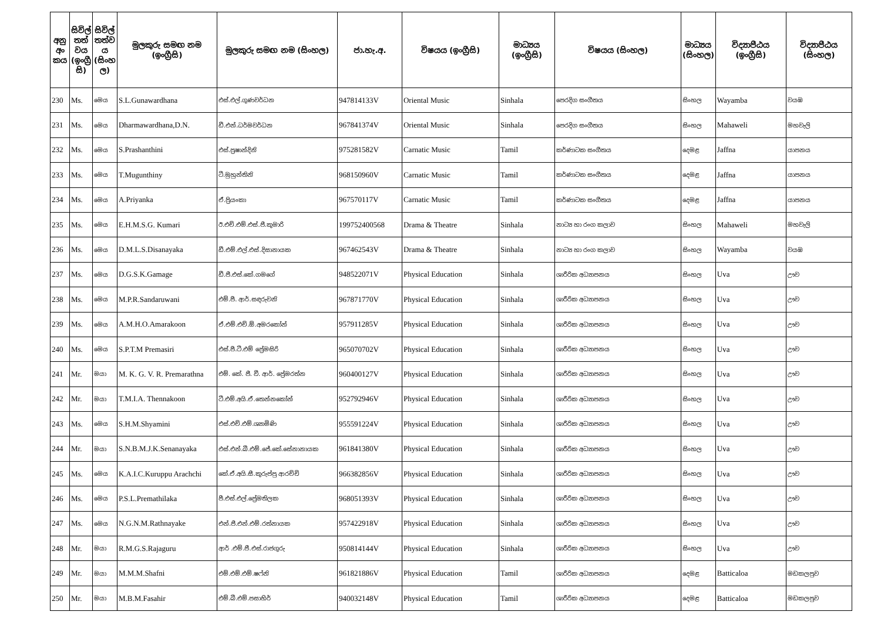| අනු අං කය | සිවිල් තත් වය (ඉංග්‍රී සි) | සිවිල් තත්ව ය (සිංහ ල) | මුලකුරු සමඟ නම (ඉංග්‍රීසි) | මුලකුරු සමඟ නම (සිංහල) | ජා.හැ.අ. | විෂයය (ඉංග්‍රීසි) | මාධ්‍යය (ඉංග්‍රීසි) | විෂයය (සිංහල) | මාධ්‍යය (සිංහල) | විද්‍යාපීඨය (ඉංග්‍රීසි) | විද්‍යාපීඨය (සිංහල) |
| --- | --- | --- | --- | --- | --- | --- | --- | --- | --- | --- | --- |
| 230 | Ms. | මෙය | S.L.Gunawardhana | එස්.එල්.ගුණවර්ධන | 947814133V | Oriental Music | Sinhala | පෙරදිග සංගීතය | සිංහල | Wayamba | වයඹ |
| 231 | Ms. | මෙය | Dharmawardhana,D.N. | ඩී.එන්.ධර්මවර්ධන | 967841374V | Oriental Music | Sinhala | පෙරදිග සංගීතය | සිංහල | Mahaweli | මහවැලි |
| 232 | Ms. | මෙය | S.Prashanthini | එස්.ප්‍රෂාන්දිනි | 975281582V | Carnatic Music | Tamil | කර්ණාටක සංගීතය | දෙමළ | Jaffna | යාපනය |
| 233 | Ms. | මෙය | T.Mugunthiny | ටී.මුහුන්තිනි | 968150960V | Carnatic Music | Tamil | කර්ණාටක සංගීතය | දෙමළ | Jaffna | යාපනය |
| 234 | Ms. | මෙය | A.Priyanka | ඒ.ප්‍රියංකා | 967570117V | Carnatic Music | Tamil | කර්ණාටක සංගීතය | දෙමළ | Jaffna | යාපනය |
| 235 | Ms. | මෙය | E.H.M.S.G. Kumari | ඊ.එච්.එම්.එස්.ජී.කුමාරි | 199752400568 | Drama & Theatre | Sinhala | නාට්‍ය හා රංග කලාව | සිංහල | Mahaweli | මහවැලි |
| 236 | Ms. | මෙය | D.M.L.S.Disanayaka | ඩී.එම්.එල්.එස්.දිසානායක | 967462543V | Drama & Theatre | Sinhala | නාට්‍ය හා රංග කලාව | සිංහල | Wayamba | වයඹ |
| 237 | Ms. | මෙය | D.G.S.K.Gamage | ඩී.ජී.එස්.කේ.ගමගේ | 948522071V | Physical Education | Sinhala | ශාරීරික අධ්‍යාපනය | සිංහල | Uva | ඌව |
| 238 | Ms. | මෙය | M.P.R.Sandaruwani | එම්.පී. ආර්.සඳරුවනි | 967871770V | Physical Education | Sinhala | ශාරීරික අධ්‍යාපනය | සිංහල | Uva | ඌව |
| 239 | Ms. | මෙය | A.M.H.O.Amarakoon | ඒ.එම්.එච්.ඕ.අමරකෝන් | 957911285V | Physical Education | Sinhala | ශාරීරික අධ්‍යාපනය | සිංහල | Uva | ඌව |
| 240 | Ms. | මෙය | S.P.T.M Premasiri | එස්.පී.ටී.එම් ප්‍රේමසිරි | 965070702V | Physical Education | Sinhala | ශාරීරික අධ්‍යාපනය | සිංහල | Uva | ඌව |
| 241 | Mr. | මයා | M. K. G. V. R. Premarathna | එම්. කේ. ජී. වී. ආර්. ප්‍රේමරත්න | 960400127V | Physical Education | Sinhala | ශාරීරික අධ්‍යාපනය | සිංහල | Uva | ඌව |
| 242 | Mr. | මයා | T.M.I.A. Thennakoon | ටී.එම්.අයි.ඒ.තෙන්නකෝන් | 952792946V | Physical Education | Sinhala | ශාරීරික අධ්‍යාපනය | සිංහල | Uva | ඌව |
| 243 | Ms. | මෙය | S.H.M.Shyamini | එස්.එච්.එම්.ශ්‍යාමිණි | 955591224V | Physical Education | Sinhala | ශාරීරික අධ්‍යාපනය | සිංහල | Uva | ඌව |
| 244 | Mr. | මයා | S.N.B.M.J.K.Senanayaka | එස්.එන්.බී.එම්.ජේ.කේ.සේනානායක | 961841380V | Physical Education | Sinhala | ශාරීරික අධ්‍යාපනය | සිංහල | Uva | ඌව |
| 245 | Ms. | මෙය | K.A.I.C.Kuruppu Arachchi | කේ.ඒ.අයි.සී.කුරුප්පු ආරච්චි | 966382856V | Physical Education | Sinhala | ශාරීරික අධ්‍යාපනය | සිංහල | Uva | ඌව |
| 246 | Ms. | මෙය | P.S.L.Premathilaka | පී.එස්.එල්.ප්‍රේමතිලක | 968051393V | Physical Education | Sinhala | ශාරීරික අධ්‍යාපනය | සිංහල | Uva | ඌව |
| 247 | Ms. | මෙය | N.G.N.M.Rathnayake | එන්.ජී.එන්.එම්.රත්නායක | 957422918V | Physical Education | Sinhala | ශාරීරික අධ්‍යාපනය | සිංහල | Uva | ඌව |
| 248 | Mr. | මයා | R.M.G.S.Rajaguru | ආර් .එම්.ජී.එස්.රාජගුරු | 950814144V | Physical Education | Sinhala | ශාරීරික අධ්‍යාපනය | සිංහල | Uva | ඌව |
| 249 | Mr. | මයා | M.M.M.Shafni | එම්.එම්.එම්.ෂෆ්නි | 961821886V | Physical Education | Tamil | ශාරීරික අධ්‍යාපනය | දෙමළ | Batticaloa | මඩකලපුව |
| 250 | Mr. | මයා | M.B.M.Fasahir | එම්.බී.එම්.පසාහිර් | 940032148V | Physical Education | Tamil | ශාරීරික අධ්‍යාපනය | දෙමළ | Batticaloa | මඩකලපුව |